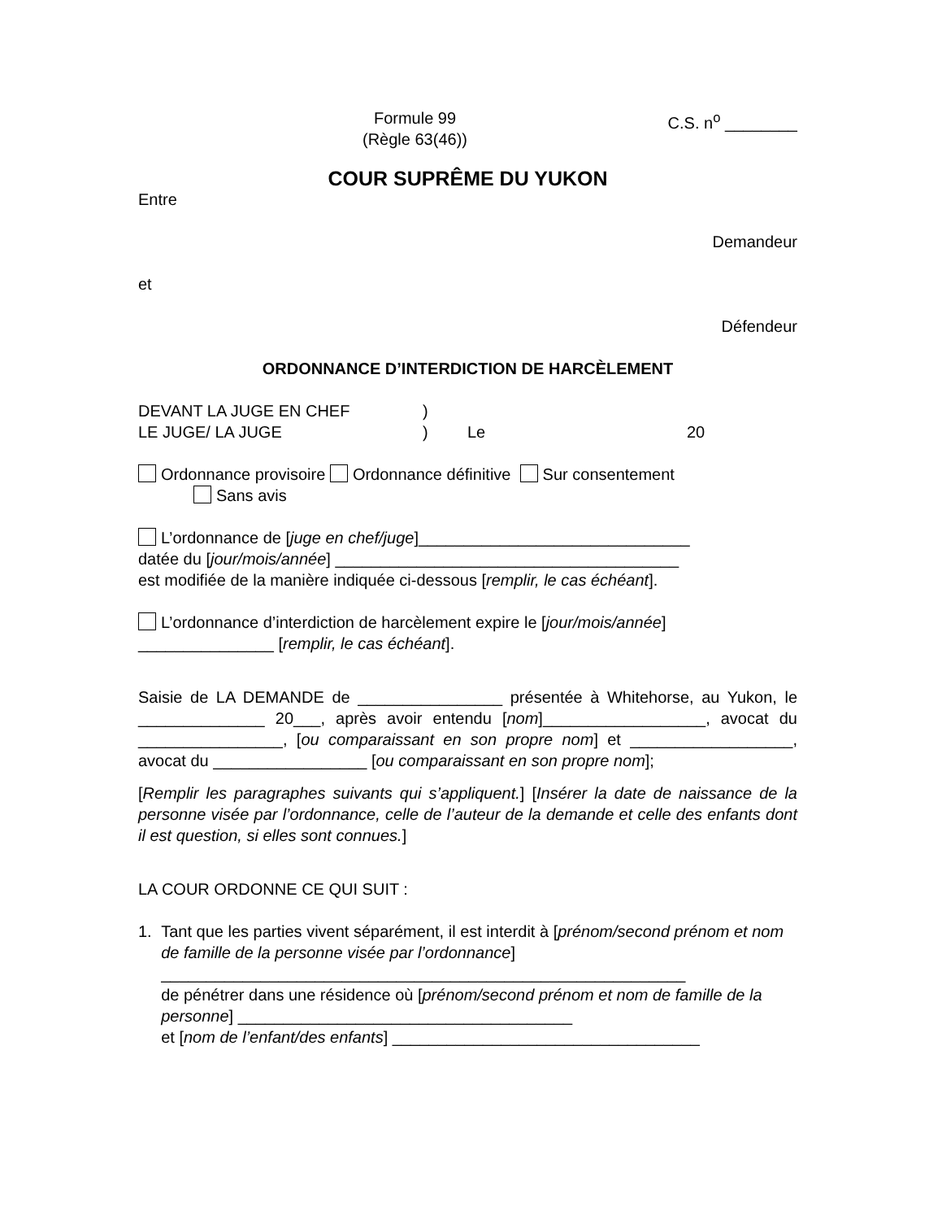Formule 99
(Règle 63(46))
C.S. n<sup>o</sup> ________
COUR SUPRÊME DU YUKON
Entre
Demandeur
et
Défendeur
ORDONNANCE D’INTERDICTION DE HARCÈLEMENT
DEVANT LA JUGE EN CHEF
LE JUGE/ LA JUGE
)
)
Le
20
Ordonnance provisoire Ordonnance définitive Sur consentement
Sans avis
L’ordonnance de [juge en chef/juge]______________________________
datée du [jour/mois/année] ______________________________________
est modifiée de la manière indiquée ci-dessous [remplir, le cas échéant].
L’ordonnance d’interdiction de harcèlement expire le [jour/mois/année]
_______________ [remplir, le cas échéant].
Saisie de LA DEMANDE de ________________ présentée à Whitehorse, au Yukon, le ______________ 20___, après avoir entendu [nom]__________________, avocat du ________________, [ou comparaissant en son propre nom] et __________________, avocat du _________________ [ou comparaissant en son propre nom];
[Remplir les paragraphes suivants qui s’appliquent.] [Insérer la date de naissance de la personne visée par l’ordonnance, celle de l’auteur de la demande et celle des enfants dont il est question, si elles sont connues.]
LA COUR ORDONNE CE QUI SUIT :
1. Tant que les parties vivent séparément, il est interdit à [prénom/second prénom et nom de famille de la personne visée par l’ordonnance]
__________________________________________________________
de pénétrer dans une résidence où [prénom/second prénom et nom de famille de la personne] _____________________________________
et [nom de l’enfant/des enfants] __________________________________